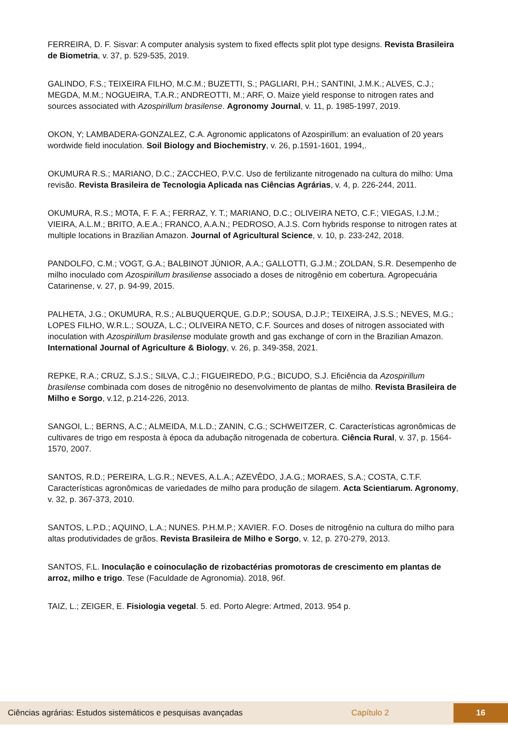FERREIRA, D. F. Sisvar: A computer analysis system to fixed effects split plot type designs. Revista Brasileira de Biometria, v. 37, p. 529-535, 2019.
GALINDO, F.S.; TEIXEIRA FILHO, M.C.M.; BUZETTI, S.; PAGLIARI, P.H.; SANTINI, J.M.K.; ALVES, C.J.; MEGDA, M.M.; NOGUEIRA, T.A.R.; ANDREOTTI, M.; ARF, O. Maize yield response to nitrogen rates and sources associated with Azospirillum brasilense. Agronomy Journal, v. 11, p. 1985-1997, 2019.
OKON, Y; LAMBADERA-GONZALEZ, C.A. Agronomic applicatons of Azospirillum: an evaluation of 20 years wordwide field inoculation. Soil Biology and Biochemistry, v. 26, p.1591-1601, 1994,.
OKUMURA R.S.; MARIANO, D.C.; ZACCHEO, P.V.C. Uso de fertilizante nitrogenado na cultura do milho: Uma revisão. Revista Brasileira de Tecnologia Aplicada nas Ciências Agrárias, v. 4, p. 226-244, 2011.
OKUMURA, R.S.; MOTA, F. F. A.; FERRAZ, Y. T.; MARIANO, D.C.; OLIVEIRA NETO, C.F.; VIEGAS, I.J.M.; VIEIRA, A.L.M.; BRITO, A.E.A.; FRANCO, A.A.N.; PEDROSO, A.J.S. Corn hybrids response to nitrogen rates at multiple locations in Brazilian Amazon. Journal of Agricultural Science, v. 10, p. 233-242, 2018.
PANDOLFO, C.M.; VOGT, G.A.; BALBINOT JÚNIOR, A.A.; GALLOTTI, G.J.M.; ZOLDAN, S.R. Desempenho de milho inoculado com Azospirillum brasiliense associado a doses de nitrogênio em cobertura. Agropecuária Catarinense, v. 27, p. 94-99, 2015.
PALHETA, J.G.; OKUMURA, R.S.; ALBUQUERQUE, G.D.P.; SOUSA, D.J.P.; TEIXEIRA, J.S.S.; NEVES, M.G.; LOPES FILHO, W.R.L.; SOUZA, L.C.; OLIVEIRA NETO, C.F. Sources and doses of nitrogen associated with inoculation with Azospirillum brasilense modulate growth and gas exchange of corn in the Brazilian Amazon. International Journal of Agriculture & Biology, v. 26, p. 349-358, 2021.
REPKE, R.A.; CRUZ, S.J.S.; SILVA, C.J.; FIGUEIREDO, P.G.; BICUDO, S.J. Eficiência da Azospirillum brasilense combinada com doses de nitrogênio no desenvolvimento de plantas de milho. Revista Brasileira de Milho e Sorgo, v.12, p.214-226, 2013.
SANGOI, L.; BERNS, A.C.; ALMEIDA, M.L.D.; ZANIN, C.G.; SCHWEITZER, C. Características agronômicas de cultivares de trigo em resposta à época da adubação nitrogenada de cobertura. Ciência Rural, v. 37, p. 1564-1570, 2007.
SANTOS, R.D.; PEREIRA, L.G.R.; NEVES, A.L.A.; AZEVÊDO, J.A.G.; MORAES, S.A.; COSTA, C.T.F. Características agronômicas de variedades de milho para produção de silagem. Acta Scientiarum. Agronomy, v. 32, p. 367-373, 2010.
SANTOS, L.P.D.; AQUINO, L.A.; NUNES. P.H.M.P.; XAVIER. F.O. Doses de nitrogênio na cultura do milho para altas produtividades de grãos. Revista Brasileira de Milho e Sorgo, v. 12, p. 270-279, 2013.
SANTOS, F.L. Inoculação e coinoculação de rizobactérias promotoras de crescimento em plantas de arroz, milho e trigo. Tese (Faculdade de Agronomia). 2018, 96f.
TAIZ, L.; ZEIGER, E. Fisiologia vegetal. 5. ed. Porto Alegre: Artmed, 2013. 954 p.
Ciências agrárias: Estudos sistemáticos e pesquisas avançadas Capítulo 2 16